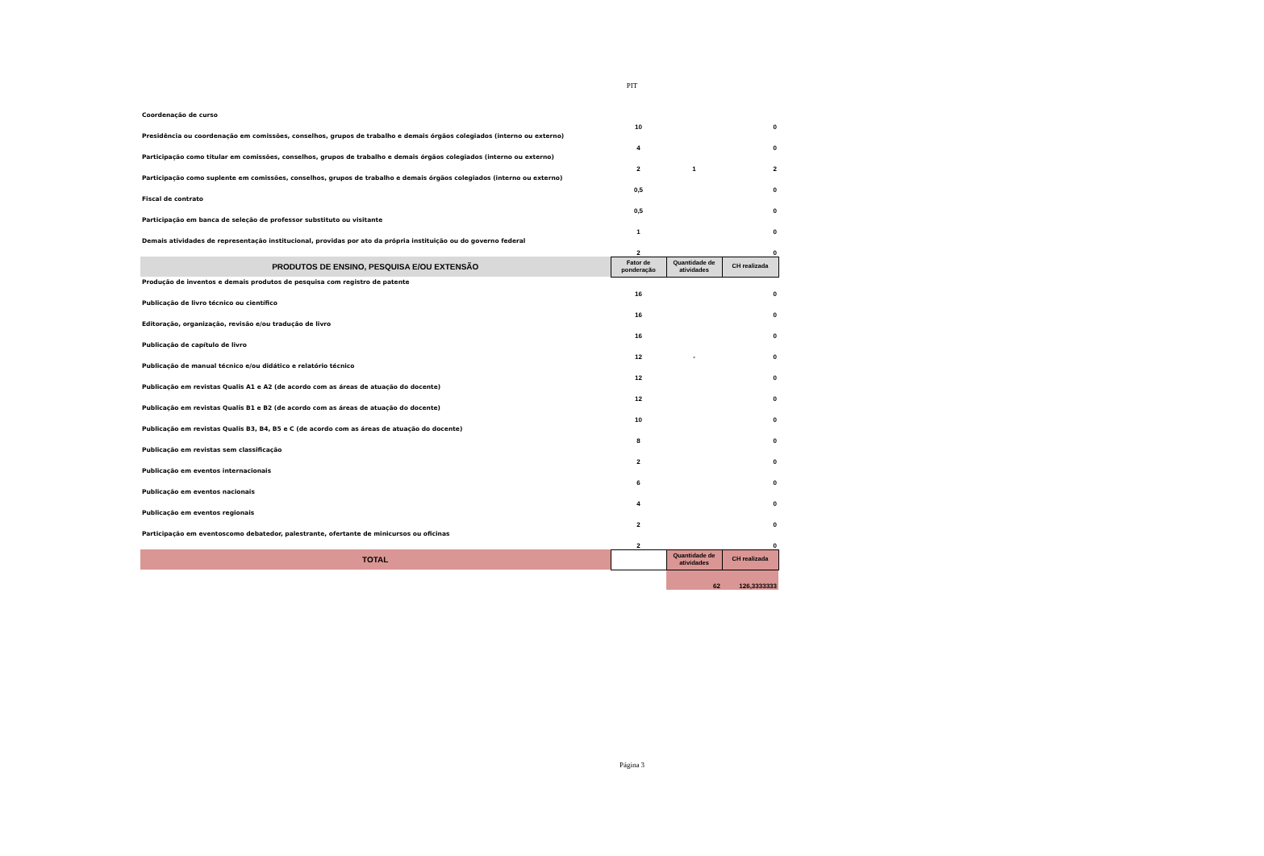PIT
| Coordenação de curso | 10 | | 0 |
| Presidência ou coordenação em comissões, conselhos, grupos de trabalho e demais órgãos colegiados (interno ou externo) | 4 | | 0 |
| Participação como titular em comissões, conselhos, grupos de trabalho e demais órgãos colegiados (interno ou externo) | 2 | 1 | 2 |
| Participação como suplente em comissões, conselhos, grupos de trabalho e demais órgãos colegiados (interno ou externo) | 0,5 | | 0 |
| Fiscal de contrato | 0,5 | | 0 |
| Participação em banca de seleção de professor substituto ou visitante | 1 | | 0 |
| Demais atividades de representação institucional, providas por ato da própria instituição ou do governo federal | 2 | | 0 |
| PRODUTOS DE ENSINO, PESQUISA E/OU EXTENSÃO | Fator de ponderação | Quantidade de atividades | CH realizada |
| Produção de inventos e demais produtos de pesquisa com registro de patente | 16 | | 0 |
| Publicação de livro técnico ou científico | 16 | | 0 |
| Editoração, organização, revisão e/ou tradução de livro | 16 | | 0 |
| Publicação de capítulo de livro | 12 | - | 0 |
| Publicação de manual técnico e/ou didático e relatório técnico | 12 | | 0 |
| Publicação em revistas Qualis A1 e A2 (de acordo com as áreas de atuação do docente) | 12 | | 0 |
| Publicação em revistas Qualis B1 e B2 (de acordo com as áreas de atuação do docente) | 10 | | 0 |
| Publicação em revistas Qualis B3, B4, B5 e C (de acordo com as áreas de atuação do docente) | 8 | | 0 |
| Publicação em revistas sem classificação | 2 | | 0 |
| Publicação em eventos internacionais | 6 | | 0 |
| Publicação em eventos nacionais | 4 | | 0 |
| Publicação em eventos regionais | 2 | | 0 |
| Participação em eventoscomo debatedor, palestrante, ofertante de minicursos ou oficinas | 2 | | 0 |
| TOTAL | | Quantidade de atividades | CH realizada |
| | | 62 | 126,3333333 |
Página 3